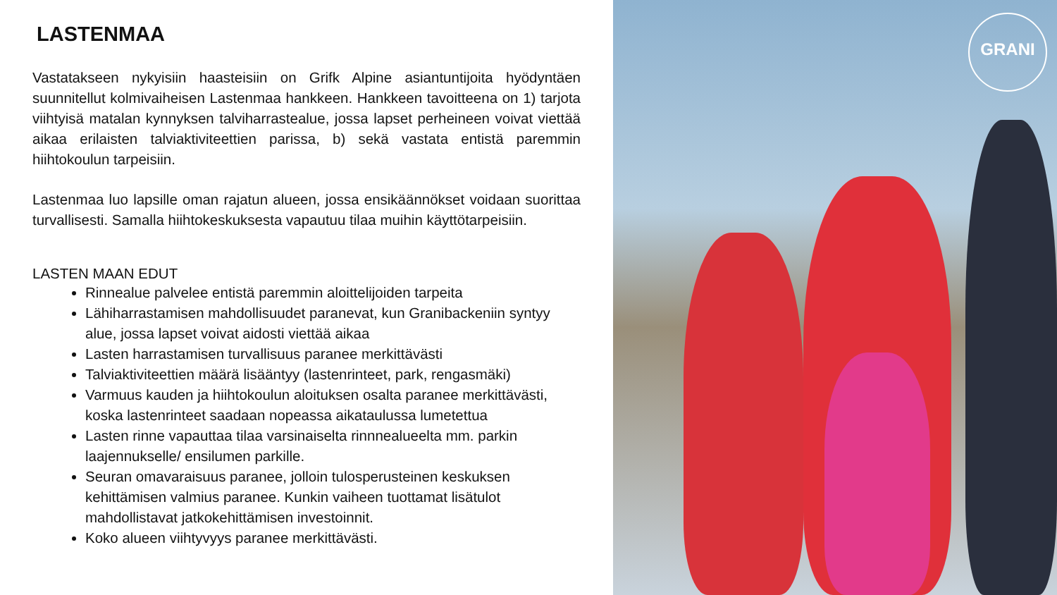LASTENMAA
Vastatakseen nykyisiin haasteisiin on Grifk Alpine asiantuntijoita hyödyntäen suunnitellut kolmivaiheisen Lastenmaa hankkeen. Hankkeen tavoitteena on 1) tarjota viihtyisä matalan kynnyksen talviharrastealue, jossa lapset perheineen voivat viettää aikaa erilaisten talviaktiviteettien parissa, b) sekä vastata entistä paremmin hiihtokoulun tarpeisiin.
Lastenmaa luo lapsille oman rajatun alueen, jossa ensikäännökset voidaan suorittaa turvallisesti. Samalla hiihtokeskuksesta vapautuu tilaa muihin käyttötarpeisiin.
LASTEN MAAN EDUT
Rinnealue palvelee entistä paremmin aloittelijoiden tarpeita
Lähiharrastamisen mahdollisuudet paranevat, kun Granibackeniin syntyy alue, jossa lapset voivat aidosti viettää aikaa
Lasten harrastamisen turvallisuus paranee merkittävästi
Talviaktiviteettien määrä lisääntyy (lastenrinteet, park, rengasmäki)
Varmuus kauden ja hiihtokoulun aloituksen osalta paranee merkittävästi, koska lastenrinteet saadaan nopeassa aikataulussa lumetettua
Lasten rinne vapauttaa tilaa varsinaiselta rinnnealueelta mm. parkin laajennukselle/ ensilumen parkille.
Seuran omavaraisuus paranee, jolloin tulosperusteinen keskuksen kehittämisen valmius paranee. Kunkin vaiheen tuottamat lisätulot mahdollistavat jatkokehittämisen investoinnit.
Koko alueen viihtyvyys paranee merkittävästi.
GRANI